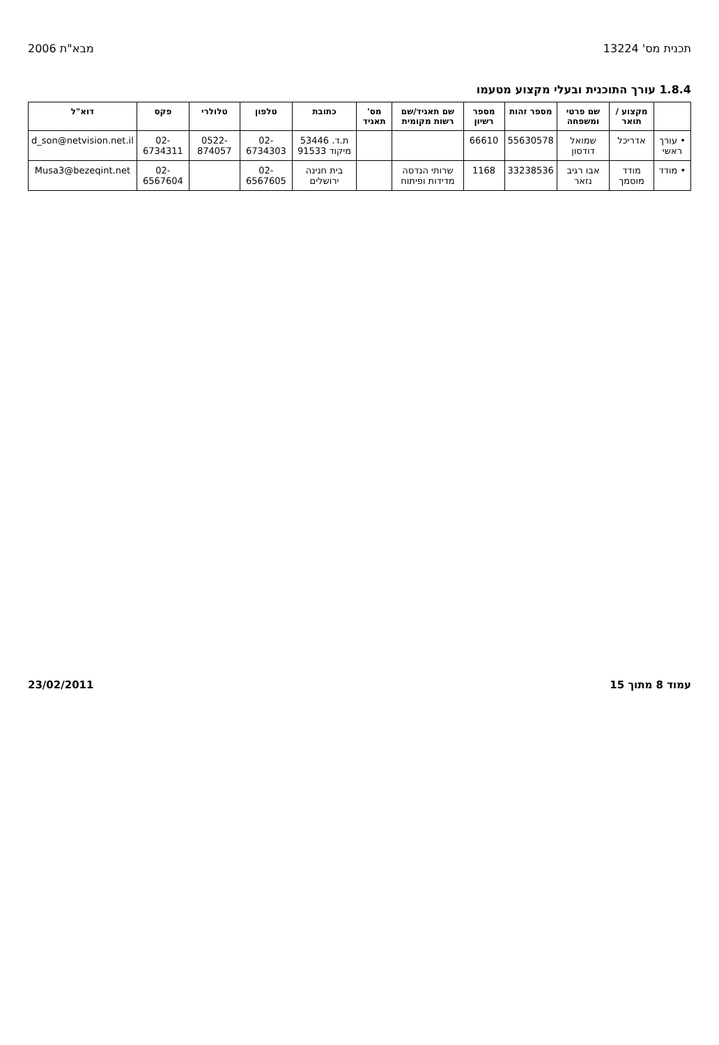תכנית מס' 13224 מבא"ת 2006
1.8.4 עורך התוכנית ובעלי מקצוע מטעמו
| | מקצוע / תואר | שם פרטי ומשפחה | מספר זהות | מספר רשיון | שם תאגיד/שם רשות מקומית | מס' תאגיד | כתובת | טלפון | טלולרי | פקס | דוא"ל |
| --- | --- | --- | --- | --- | --- | --- | --- | --- | --- | --- | --- |
| • עורך ראשי | אדריכל | שמואל דודסון | 55630578 | 66610 | | | ת.ד. 53446 מיקוד 91533 | 02-6734303 | 0522-874057 | 02-6734311 | d_son@netvision.net.il |
| • מודד | מודד מוסמך | אבו רגיב נזאר | 33238536 | 1168 | שרותי הנדסה מדידות ופיתוח | | בית חנינה ירושלים | 02-6567605 | | 02-6567604 | Musa3@bezeqint.net |
עמוד 8 מתוך 15 23/02/2011